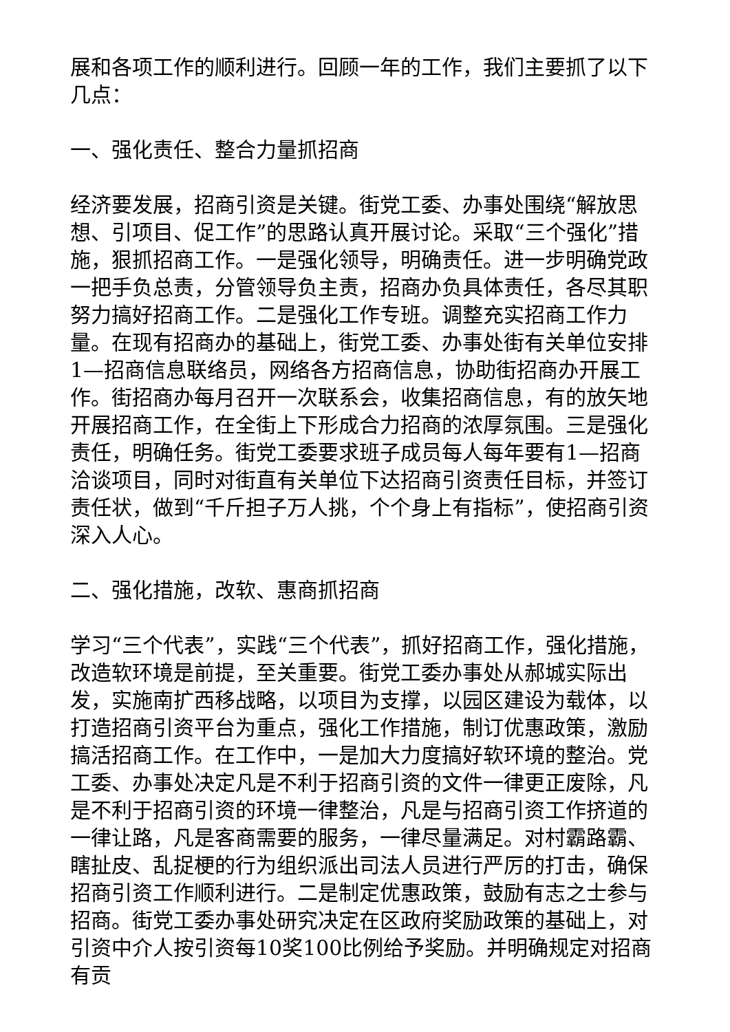展和各项工作的顺利进行。回顾一年的工作，我们主要抓了以下几点：
一、强化责任、整合力量抓招商
经济要发展，招商引资是关键。街党工委、办事处围绕“解放思想、引项目、促工作”的思路认真开展讨论。采取“三个强化”措施，狠抓招商工作。一是强化领导，明确责任。进一步明确党政一把手负总责，分管领导负主责，招商办负具体责任，各尽其职努力搞好招商工作。二是强化工作专班。调整充实招商工作力量。在现有招商办的基础上，街党工委、办事处街有关单位安排1—招商信息联络员，网络各方招商信息，协助街招商办开展工作。街招商办每月召开一次联系会，收集招商信息，有的放矢地开展招商工作，在全街上下形成合力招商的浓厚氛围。三是强化责任，明确任务。街党工委要求班子成员每人每年要有1—招商洽谈项目，同时对街直有关单位下达招商引资责任目标，并签订责任状，做到“千斤担子万人挑，个个身上有指标”，使招商引资深入人心。
二、强化措施，改软、惠商抓招商
学习“三个代表”，实践“三个代表”，抓好招商工作，强化措施，改造软环境是前提，至关重要。街党工委办事处从郝城实际出发，实施南扩西移战略，以项目为支撑，以园区建设为载体，以打造招商引资平台为重点，强化工作措施，制订优惠政策，激励搞活招商工作。在工作中，一是加大力度搞好软环境的整治。党工委、办事处决定凡是不利于招商引资的文件一律更正废除，凡是不利于招商引资的环境一律整治，凡是与招商引资工作挤道的一律让路，凡是客商需要的服务，一律尽量满足。对村霸路霸、瞎扯皮、乱捉梗的行为组织派出司法人员进行严厉的打击，确保招商引资工作顺利进行。二是制定优惠政策，鼓励有志之士参与招商。街党工委办事处研究决定在区政府奖励政策的基础上，对引资中介人按引资每10奖100比例给予奖励。并明确规定对招商有贡